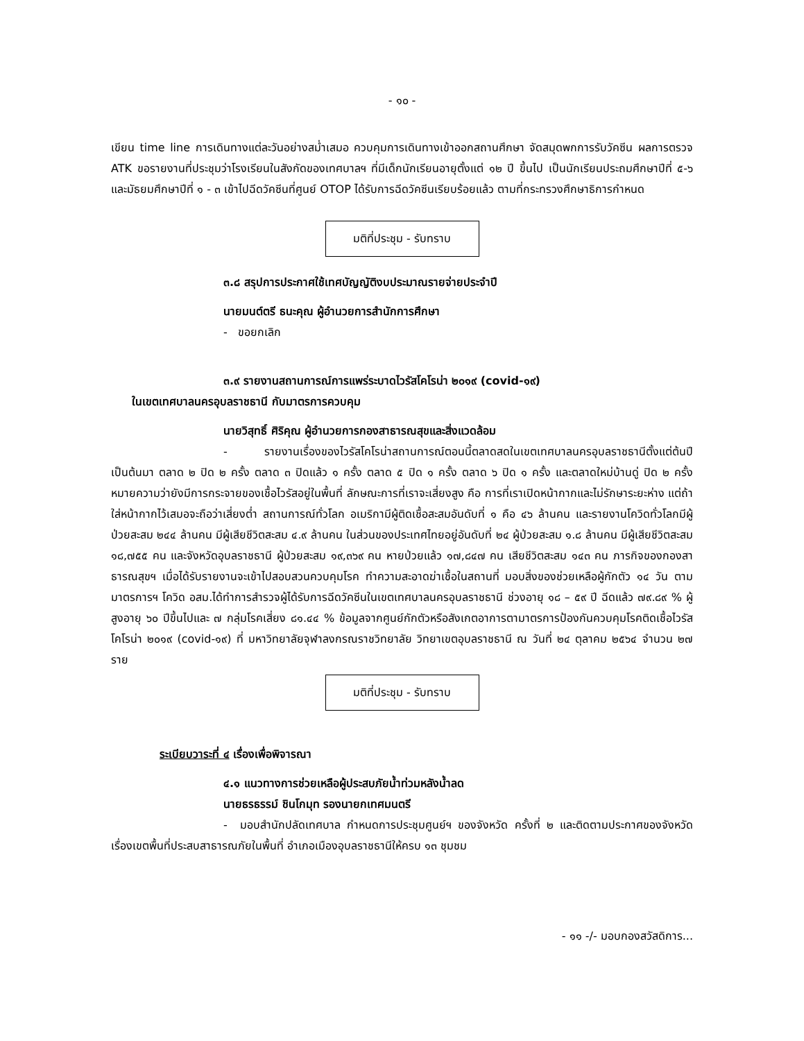- ๑๐ -
เขียน time line การเดินทางแต่ละวันอย่างสม่ำเสมอ ควบคุมการเดินทางเข้าออกสถานศึกษา จัดสมุดพกการรับวัคซีน ผลการตรวจ ATK ขอรายงานที่ประชุมว่าโรงเรียนในสังกัดของเทศบาลฯ ที่มีเด็กนักเรียนอายุตั้งแต่ ๑๒ ปี ขึ้นไป เป็นนักเรียนประถมศึกษาปีที่ ๕-๖ และมัธยมศึกษาปีที่ ๑ - ๓ เข้าไปฉีดวัคซีนที่ศูนย์ OTOP ได้รับการฉีดวัคซีนเรียบร้อยแล้ว ตามที่กระทรวงศึกษาธิการกำหนด
มติที่ประชุม - รับทราบ
๓.๘ สรุปการประกาศใช้เทศบัญญัติงบประมาณรายจ่ายประจำปี
นายมนต์ตรี ธนะคุณ ผู้อำนวยการสำนักการศึกษา
- ขอยกเลิก
๓.๙ รายงานสถานการณ์การแพร่ระบาดไวรัสโคโรน่า ๒๐๑๙ (covid-๑๙)
ในเขตเทศบาลนครอุบลราชธานี กับมาตรการควบคุม
นายวิสุทธิ์ ศิริคุณ ผู้อำนวยการกองสาธารณสุขและสิ่งแวดล้อม
- รายงานเรื่องของไวรัสโคโรน่าสถานการณ์ตอนนี้ตลาดสดในเขตเทศบาลนครอุบลราชธานีตั้งแต่ต้นปีเป็นต้นมา ตลาด ๒ ปิด ๒ ครั้ง ตลาด ๓ ปิดแล้ว ๑ ครั้ง ตลาด ๕ ปิด ๑ ครั้ง ตลาด ๖ ปิด ๑ ครั้ง และตลาดใหม่บ้านดู่ ปิด ๒ ครั้ง หมายความว่ายังมีการกระจายของเชื้อไวรัสอยู่ในพื้นที่ ลักษณะการที่เราจะเสี่ยงสูง คือ การที่เราเปิดหน้ากากและไม่รักษาระยะห่าง แต่ถ้าใส่หน้ากากไว้เสมอจะถือว่าเสี่ยงต่ำ สถานการณ์ทั่วโลก อเมริกามีผู้ติดเชื้อสะสมอันดับที่ ๑ คือ ๔๖ ล้านคน และรายงานโควิดทั่วโลกมีผู้ป่วยสะสม ๒๔๔ ล้านคน มีผู้เสียชีวิตสะสม ๔.๙ ล้านคน ในส่วนของประเทศไทยอยู่อันดับที่ ๒๔ ผู้ป่วยสะสม ๑.๘ ล้านคน มีผู้เสียชีวิตสะสม ๑๘,๗๕๕ คน และจังหวัดอุบลราชธานี ผู้ป่วยสะสม ๑๙,๓๖๙ คน หายป่วยแล้ว ๑๗,๘๔๗ คน เสียชีวิตสะสม ๑๔๓ คน ภารกิจของกองสาธารณสุขฯ เมื่อได้รับรายงานจะเข้าไปสอบสวนควบคุมโรค ทำความสะอาดฆ่าเชื้อในสถานที่ มอบสิ่งของช่วยเหลือผู้กักตัว ๑๔ วัน ตามมาตรการฯ โควิด อสม.ได้ทำการสำรวจผู้ได้รับการฉีดวัคซีนในเขตเทศบาลนครอุบลราชธานี ช่วงอายุ ๑๘ – ๕๙ ปี ฉีดแล้ว ๗๙.๘๙ % ผู้สูงอายุ ๖๐ ปีขึ้นไปและ ๗ กลุ่มโรคเสี่ยง ๘๑.๔๔ % ข้อมูลจากศูนย์กักตัวหรือสังเกตอาการตามาตรการป้องกันควบคุมโรคติดเชื้อไวรัสโคโรน่า ๒๐๑๙ (covid-๑๙) ที่ มหาวิทยาลัยจุฬาลงกรณราชวิทยาลัย วิทยาเขตอุบลราชธานี ณ วันที่ ๒๔ ตุลาคม ๒๕๖๔ จำนวน ๒๗ ราย
มติที่ประชุม - รับทราบ
ระเบียบวาระที่ ๔ เรื่องเพื่อพิจารณา
๔.๑ แนวทางการช่วยเหลือผู้ประสบภัยน้ำท่วมหลังน้ำลด
นายธรธรรม์ ชินโกมุท รองนายกเทศมนตรี
- มอบสำนักปลัดเทศบาล กำหนดการประชุมศูนย์ฯ ของจังหวัด ครั้งที่ ๒ และติดตามประกาศของจังหวัด เรื่องเขตพื้นที่ประสบสาธารณภัยในพื้นที่ อำเภอเมืองอุบลราชธานีให้ครบ ๑๓ ชุมชม
- ๑๑ -/- มอบกองสวัสดิการ...